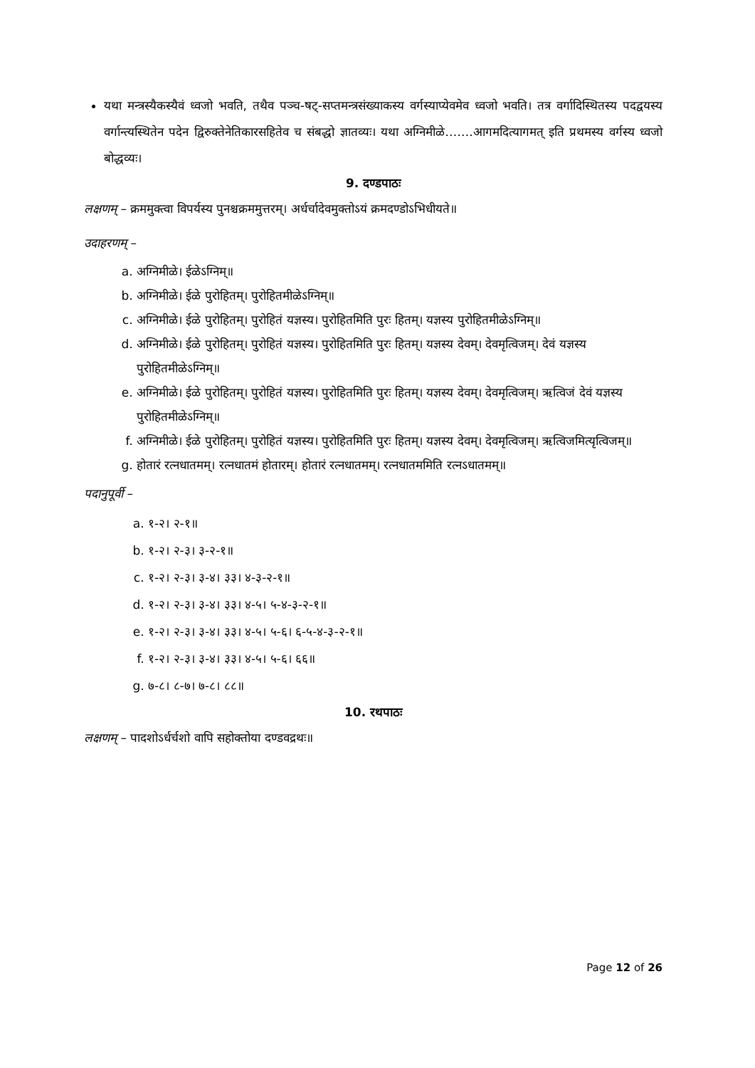यथा मन्त्रस्यैकस्यैवं ध्वजो भवति, तथैव पञ्च-षट्-सप्तमन्त्रसंख्याकस्य वर्गस्याप्येवमेव ध्वजो भवति। तत्र वर्गादिस्थितस्य पदद्वयस्य वर्गान्त्यस्थितेन पदेन द्विरुक्तेनेतिकारसहितेव च संबद्धो ज्ञातव्यः। यथा अग्निमीळे…….आगमदित्यागमत् इति प्रथमस्य वर्गस्य ध्वजो बोद्धव्यः।
9. दण्डपाठः
लक्षणम् – क्रममुक्त्वा विपर्यस्य पुनश्चक्रममुत्तरम्। अर्धर्चादेवमुक्तोऽयं क्रमदण्डोऽभिधीयते॥
उदाहरणम् –
a. अग्निमीळे। ईळेऽग्निम्॥
b. अग्निमीळे। ईळे पुरोहितम्। पुरोहितमीळेऽग्निम्॥
c. अग्निमीळे। ईळे पुरोहितम्। पुरोहितं यज्ञस्य। पुरोहितमिति पुरः हितम्। यज्ञस्य पुरोहितमीळेऽग्निम्॥
d. अग्निमीळे। ईळे पुरोहितम्। पुरोहितं यज्ञस्य। पुरोहितमिति पुरः हितम्। यज्ञस्य देवम्। देवमृत्विजम्। देवं यज्ञस्य पुरोहितमीळेऽग्निम्॥
e. अग्निमीळे। ईळे पुरोहितम्। पुरोहितं यज्ञस्य। पुरोहितमिति पुरः हितम्। यज्ञस्य देवम्। देवमृत्विजम्। ऋत्विजं देवं यज्ञस्य पुरोहितमीळेऽग्निम्॥
f. अग्निमीळे। ईळे पुरोहितम्। पुरोहितं यज्ञस्य। पुरोहितमिति पुरः हितम्। यज्ञस्य देवम्। देवमृत्विजम्। ऋत्विजमित्यृत्विजम्॥
g. होतारं रत्नधातमम्। रत्नधातमं होतारम्। होतारं रत्नधातमम्। रत्नधातममिति रत्नऽधातमम्॥
पदानुपूर्वी –
a. १-२। २-१॥
b. १-२। २-३। ३-२-१॥
c. १-२। २-३। ३-४। ३३। ४-३-२-१॥
d. १-२। २-३। ३-४। ३३। ४-५। ५-४-३-२-१॥
e. १-२। २-३। ३-४। ३३। ४-५। ५-६। ६-५-४-३-२-१॥
f. १-२। २-३। ३-४। ३३। ४-५। ५-६। ६६॥
g. ७-८। ८-७। ७-८। ८८॥
10. रथपाठः
लक्षणम् – पादशोऽर्धर्चशो वापि सहोक्तोया दण्डवद्रथः॥
Page 12 of 26